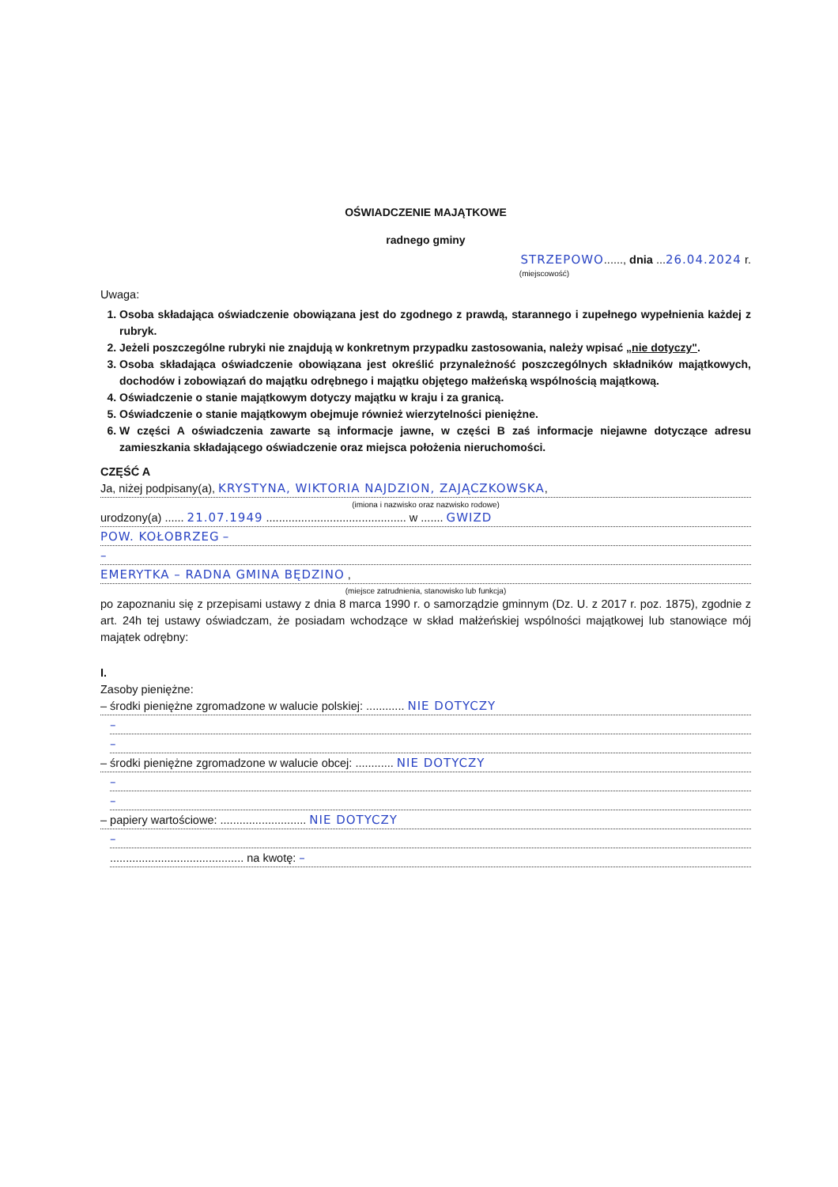OŚWIADCZENIE MAJĄTKOWE
radnego gminy
STRZEPOWO......, dnia ...26.04.2024 r.
(miejscowość)
Uwaga:
1. Osoba składająca oświadczenie obowiązana jest do zgodnego z prawdą, starannego i zupełnego wypełnienia każdej z rubryk.
2. Jeżeli poszczególne rubryki nie znajdują w konkretnym przypadku zastosowania, należy wpisać „nie dotyczy".
3. Osoba składająca oświadczenie obowiązana jest określić przynależność poszczególnych składników majątkowych, dochodów i zobowiązań do majątku odrębnego i majątku objętego małżeńską wspólnością majątkową.
4. Oświadczenie o stanie majątkowym dotyczy majątku w kraju i za granicą.
5. Oświadczenie o stanie majątkowym obejmuje również wierzytelności pieniężne.
6. W części A oświadczenia zawarte są informacje jawne, w części B zaś informacje niejawne dotyczące adresu zamieszkania składającego oświadczenie oraz miejsca położenia nieruchomości.
CZĘŚĆ A
Ja, niżej podpisany(a), KRYSTYNA, WIKTORIA NAJDZION, ZAJĄCZKOWSKA,
(imiona i nazwisko oraz nazwisko rodowe)
urodzony(a) ...... 21.07.1949 ............................................ w ....... GWIZD
POW. KOŁOBRZEG –
–
EMERYTKA – RADNA GMINA BĘDZINO ,
(miejsce zatrudnienia, stanowisko lub funkcja)
po zapoznaniu się z przepisami ustawy z dnia 8 marca 1990 r. o samorządzie gminnym (Dz. U. z 2017 r. poz. 1875), zgodnie z art. 24h tej ustawy oświadczam, że posiadam wchodzące w skład małżeńskiej wspólności majątkowej lub stanowiące mój majątek odrębny:
I.
Zasoby pieniężne:
– środki pieniężne zgromadzone w walucie polskiej: ............ NIE DOTYCZY
–
–
– środki pieniężne zgromadzone w walucie obcej: ............ NIE DOTYCZY
–
–
– papiery wartościowe: ........................... NIE DOTYCZY
–
.......................................... na kwotę: –